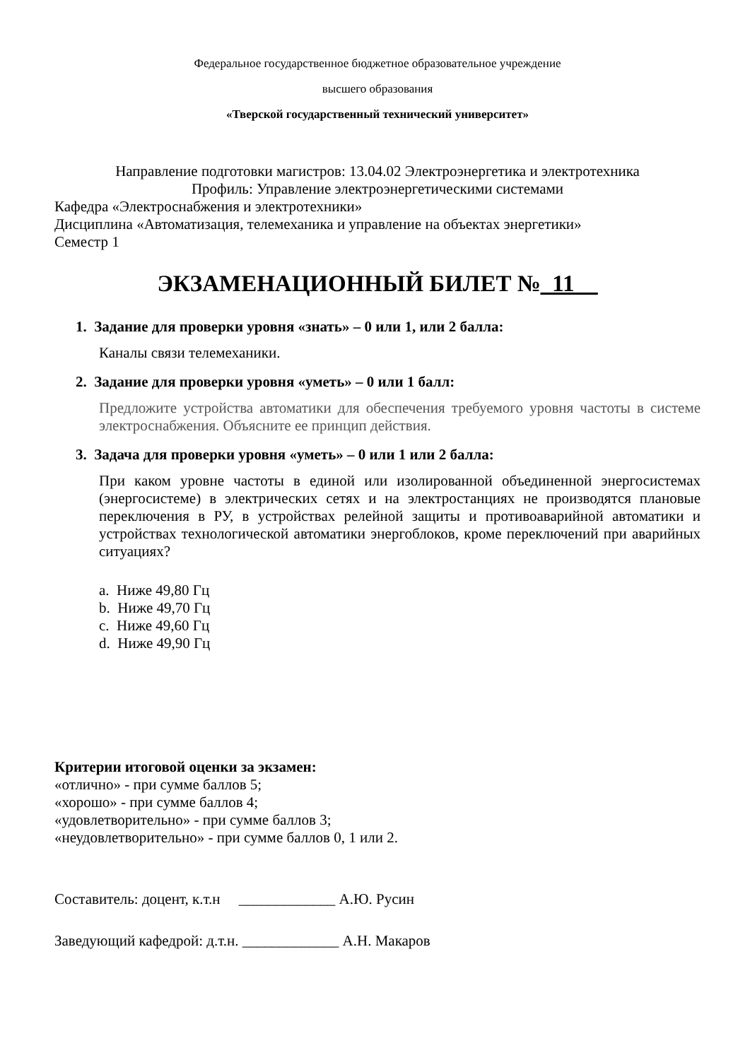Федеральное государственное бюджетное образовательное учреждение
высшего образования
«Тверской государственный технический университет»
Направление подготовки магистров: 13.04.02 Электроэнергетика и электротехника
Профиль: Управление электроэнергетическими системами
Кафедра «Электроснабжения и электротехники»
Дисциплина «Автоматизация, телемеханика и управление на объектах энергетики»
Семестр 1
ЭКЗАМЕНАЦИОННЫЙ БИЛЕТ №_11__
1. Задание для проверки уровня «знать» – 0 или 1, или 2 балла:
Каналы связи телемеханики.
2. Задание для проверки уровня «уметь» – 0 или 1 балл:
Предложите устройства автоматики для обеспечения требуемого уровня частоты в системе электроснабжения. Объясните ее принцип действия.
3. Задача для проверки уровня «уметь» – 0 или 1 или 2 балла:
При каком уровне частоты в единой или изолированной объединенной энергосистемах (энергосистеме) в электрических сетях и на электростанциях не производятся плановые переключения в РУ, в устройствах релейной защиты и противоаварийной автоматики и устройствах технологической автоматики энергоблоков, кроме переключений при аварийных ситуациях?
a. Ниже 49,80 Гц
b. Ниже 49,70 Гц
c. Ниже 49,60 Гц
d. Ниже 49,90 Гц
Критерии итоговой оценки за экзамен:
«отлично» - при сумме баллов 5;
«хорошо» - при сумме баллов 4;
«удовлетворительно» - при сумме баллов 3;
«неудовлетворительно» - при сумме баллов 0, 1 или 2.
Составитель: доцент, к.т.н _____________ А.Ю. Русин
Заведующий кафедрой: д.т.н. _____________ А.Н. Макаров